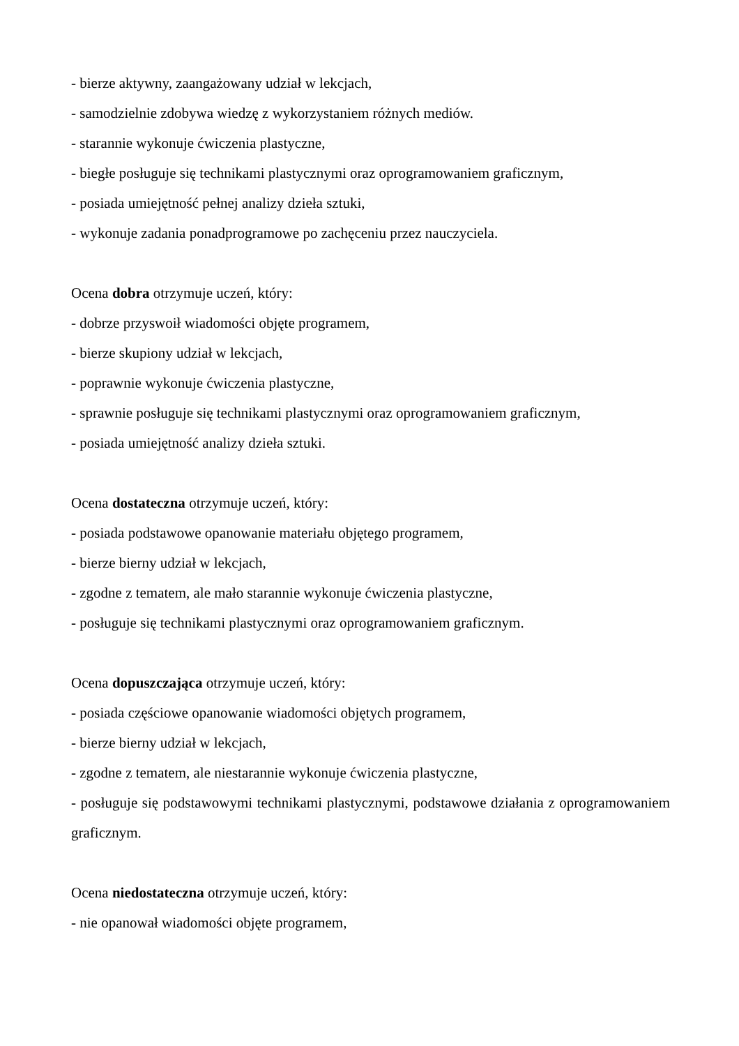- bierze aktywny, zaangażowany udział w lekcjach,
- samodzielnie zdobywa wiedzę z wykorzystaniem różnych mediów.
- starannie wykonuje ćwiczenia plastyczne,
- biegłe posługuje się technikami plastycznymi oraz oprogramowaniem graficznym,
- posiada umiejętność pełnej analizy dzieła sztuki,
- wykonuje zadania ponadprogramowe po zachęceniu przez nauczyciela.
Ocena dobra otrzymuje uczeń, który:
- dobrze przyswoił wiadomości objęte programem,
- bierze skupiony udział w lekcjach,
- poprawnie wykonuje ćwiczenia plastyczne,
- sprawnie posługuje się technikami plastycznymi oraz oprogramowaniem graficznym,
- posiada umiejętność analizy dzieła sztuki.
Ocena dostateczna otrzymuje uczeń, który:
- posiada podstawowe opanowanie materiału objętego programem,
- bierze bierny udział w lekcjach,
- zgodne z tematem, ale mało starannie wykonuje ćwiczenia plastyczne,
- posługuje się technikami plastycznymi oraz oprogramowaniem graficznym.
Ocena dopuszczająca otrzymuje uczeń, który:
- posiada częściowe opanowanie wiadomości objętych programem,
- bierze bierny udział w lekcjach,
- zgodne z tematem, ale niestarannie wykonuje ćwiczenia plastyczne,
- posługuje się podstawowymi technikami plastycznymi, podstawowe działania z oprogramowaniem graficznym.
Ocena niedostateczna otrzymuje uczeń, który:
- nie opanował wiadomości objęte programem,